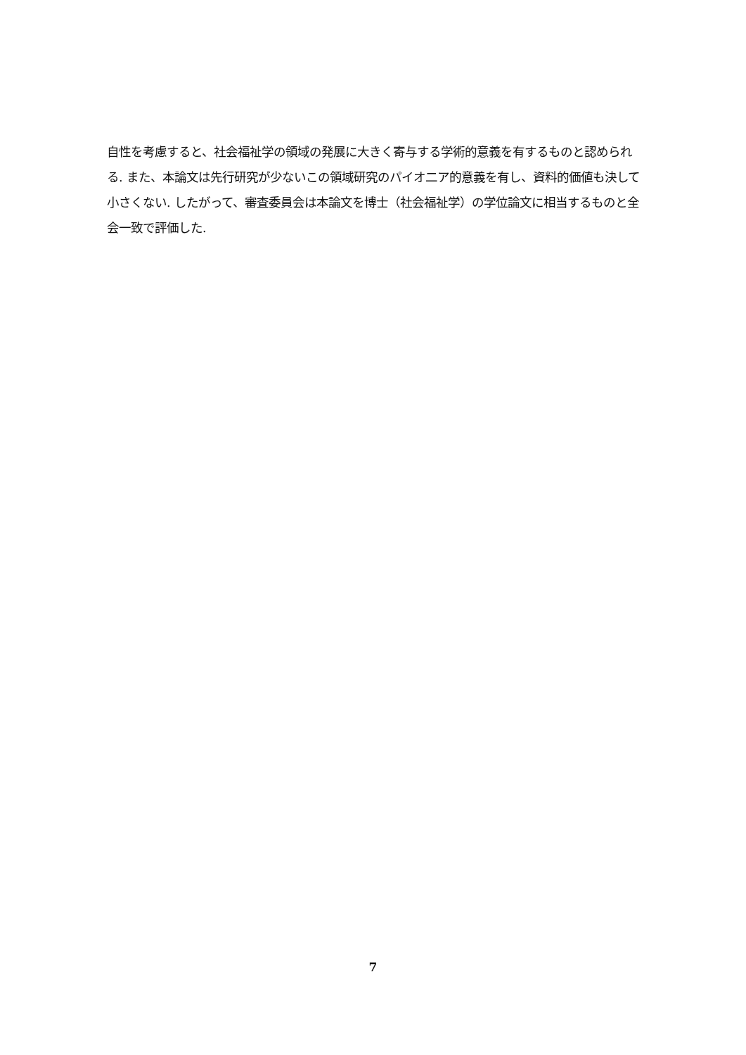自性を考慮すると、社会福祉学の領域の発展に大きく寄与する学術的意義を有するものと認められる. また、本論文は先行研究が少ないこの領域研究のパイオ二ア的意義を有し、資料的価値も決して小さくない. したがって、審査委員会は本論文を博士（社会福祉学）の学位論文に相当するものと全会一致で評価した.
7